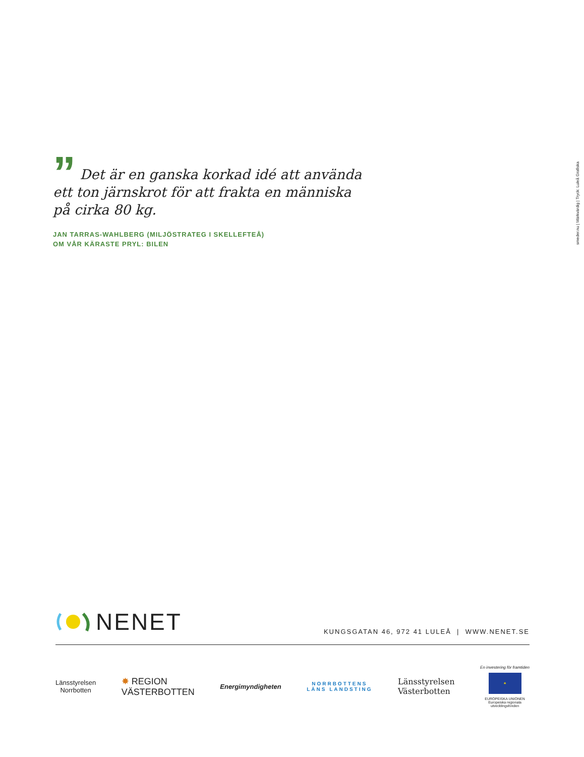” Det är en ganska korkad idé att använda ett ton järnskrot för att frakta en människa på cirka 80 kg.
JAN TARRAS-WAHLBERG (MILJÖSTRATEG I SKELLEFTEÅ)
OM VÅR KÄRASTE PRYL: BILEN
smeder.nu | Märkvärdig | Tryck: Luleå Grafiska
NENET
KUNGSGATAN 46, 972 41 LULEÅ | WWW.NENET.SE
Länsstyrelsen
Norrbotten
✸ REGION
VÄSTERBOTTEN
Energimyndigheten
NORRBOTTENS
LÄNS LANDSTING
Länsstyrelsen
Västerbotten
En investering för framtiden
★
EUROPEISKA UNIONEN
Europeiska regionala
utvecklingsfonden